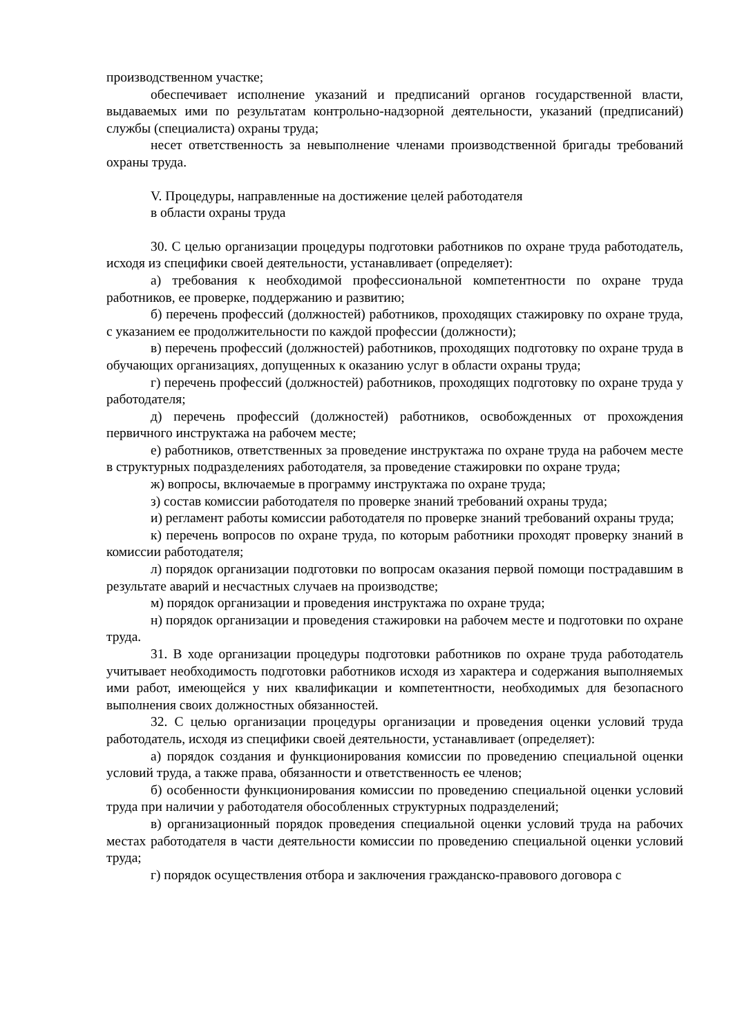производственном участке;
обеспечивает исполнение указаний и предписаний органов государственной власти, выдаваемых ими по результатам контрольно-надзорной деятельности, указаний (предписаний) службы (специалиста) охраны труда;
несет ответственность за невыполнение членами производственной бригады требований охраны труда.
V. Процедуры, направленные на достижение целей работодателя
в области охраны труда
30. С целью организации процедуры подготовки работников по охране труда работодатель, исходя из специфики своей деятельности, устанавливает (определяет):
а) требования к необходимой профессиональной компетентности по охране труда работников, ее проверке, поддержанию и развитию;
б) перечень профессий (должностей) работников, проходящих стажировку по охране труда, с указанием ее продолжительности по каждой профессии (должности);
в) перечень профессий (должностей) работников, проходящих подготовку по охране труда в обучающих организациях, допущенных к оказанию услуг в области охраны труда;
г) перечень профессий (должностей) работников, проходящих подготовку по охране труда у работодателя;
д) перечень профессий (должностей) работников, освобожденных от прохождения первичного инструктажа на рабочем месте;
е) работников, ответственных за проведение инструктажа по охране труда на рабочем месте в структурных подразделениях работодателя, за проведение стажировки по охране труда;
ж) вопросы, включаемые в программу инструктажа по охране труда;
з) состав комиссии работодателя по проверке знаний требований охраны труда;
и) регламент работы комиссии работодателя по проверке знаний требований охраны труда;
к) перечень вопросов по охране труда, по которым работники проходят проверку знаний в комиссии работодателя;
л) порядок организации подготовки по вопросам оказания первой помощи пострадавшим в результате аварий и несчастных случаев на производстве;
м) порядок организации и проведения инструктажа по охране труда;
н) порядок организации и проведения стажировки на рабочем месте и подготовки по охране труда.
31. В ходе организации процедуры подготовки работников по охране труда работодатель учитывает необходимость подготовки работников исходя из характера и содержания выполняемых ими работ, имеющейся у них квалификации и компетентности, необходимых для безопасного выполнения своих должностных обязанностей.
32. С целью организации процедуры организации и проведения оценки условий труда работодатель, исходя из специфики своей деятельности, устанавливает (определяет):
а) порядок создания и функционирования комиссии по проведению специальной оценки условий труда, а также права, обязанности и ответственность ее членов;
б) особенности функционирования комиссии по проведению специальной оценки условий труда при наличии у работодателя обособленных структурных подразделений;
в) организационный порядок проведения специальной оценки условий труда на рабочих местах работодателя в части деятельности комиссии по проведению специальной оценки условий труда;
г) порядок осуществления отбора и заключения гражданско-правового договора с